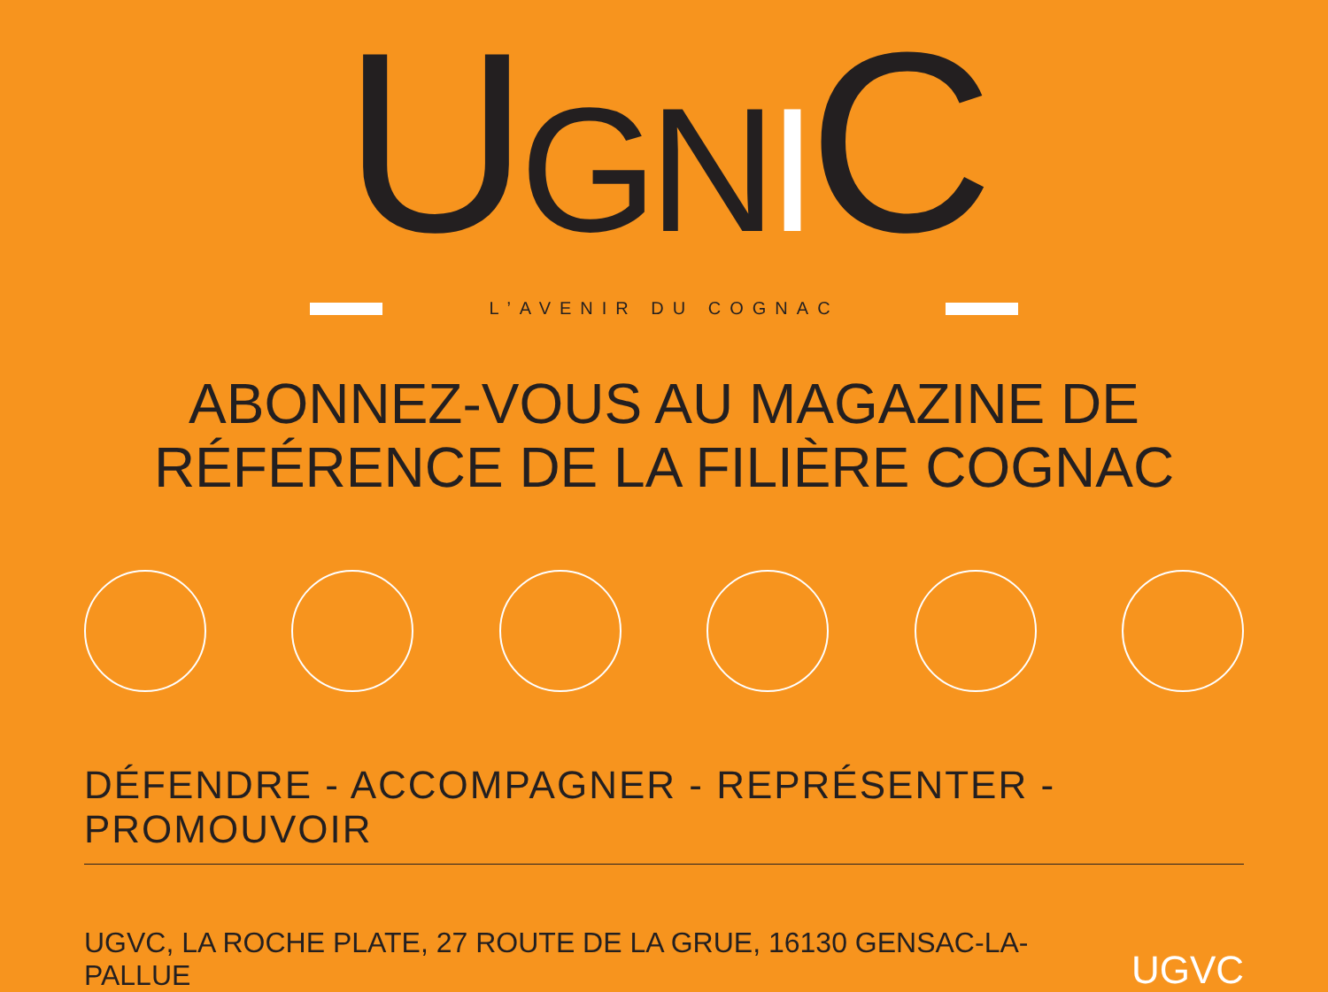UGNIC
L’AVENIR DU COGNAC
ABONNEZ-VOUS AU MAGAZINE DE
RÉFÉRENCE DE LA FILIÈRE COGNAC
DÉFENDRE - ACCOMPAGNER - REPRÉSENTER - PROMOUVOIR
UGVC, LA ROCHE PLATE, 27 ROUTE DE LA GRUE, 16130 GENSAC-LA-PALLUE UGVC